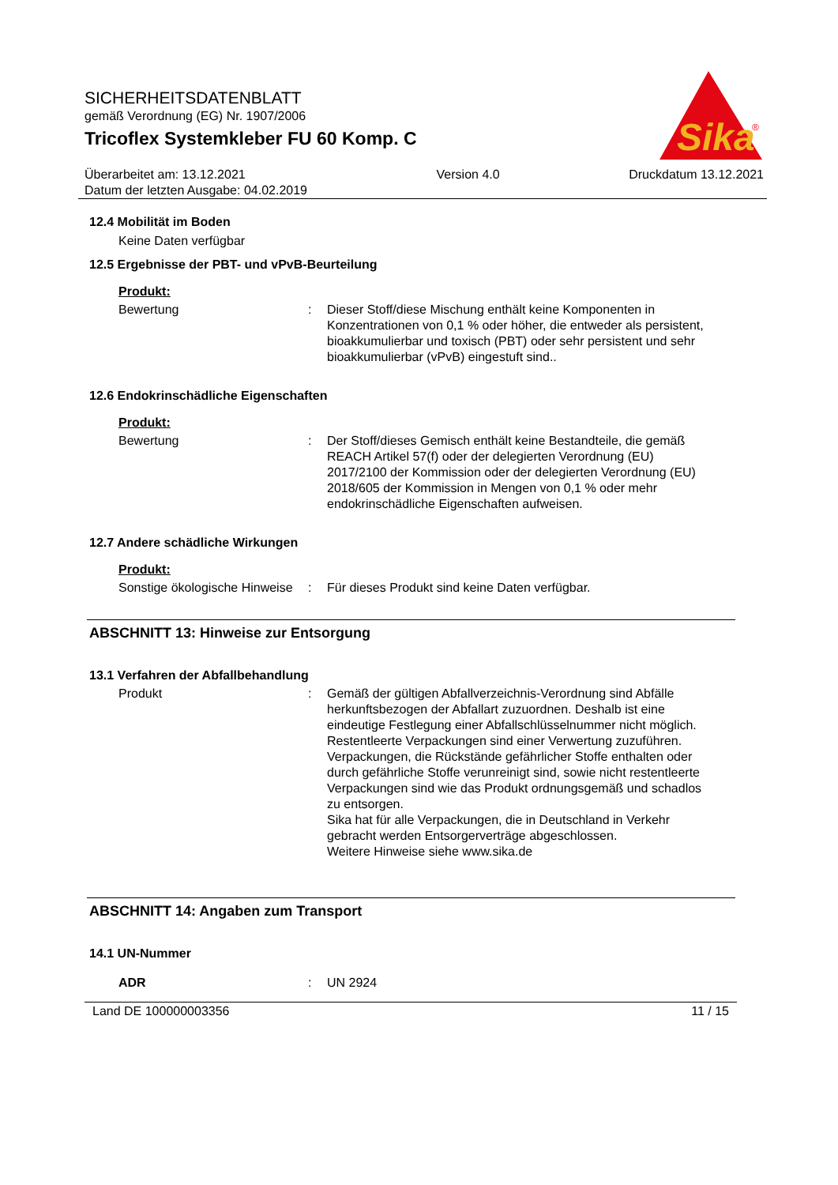Sika
®
SICHERHEITSDATENBLATT
gemäß Verordnung (EG) Nr. 1907/2006
Tricoflex Systemkleber FU 60 Komp. C
Überarbeitet am: 13.12.2021
Datum der letzten Ausgabe: 04.02.2019
Version 4.0 Druckdatum 13.12.2021
12.4 Mobilität im Boden
Keine Daten verfügbar
12.5 Ergebnisse der PBT- und vPvB-Beurteilung
Produkt:
Bewertung : Dieser Stoff/diese Mischung enthält keine Komponenten in Konzentrationen von 0,1 % oder höher, die entweder als persistent, bioakkumulierbar und toxisch (PBT) oder sehr persistent und sehr bioakkumulierbar (vPvB) eingestuft sind..
12.6 Endokrinschädliche Eigenschaften
Produkt:
Bewertung : Der Stoff/dieses Gemisch enthält keine Bestandteile, die gemäß REACH Artikel 57(f) oder der delegierten Verordnung (EU) 2017/2100 der Kommission oder der delegierten Verordnung (EU) 2018/605 der Kommission in Mengen von 0,1 % oder mehr endokrinschädliche Eigenschaften aufweisen.
12.7 Andere schädliche Wirkungen
Produkt:
Sonstige ökologische Hinweise
: Für dieses Produkt sind keine Daten verfügbar.
ABSCHNITT 13: Hinweise zur Entsorgung
13.1 Verfahren der Abfallbehandlung
Produkt : Gemäß der gültigen Abfallverzeichnis-Verordnung sind Abfälle herkunftsbezogen der Abfallart zuzuordnen. Deshalb ist eine eindeutige Festlegung einer Abfallschlüsselnummer nicht möglich.
Restentleerte Verpackungen sind einer Verwertung zuzuführen.
Verpackungen, die Rückstände gefährlicher Stoffe enthalten oder durch gefährliche Stoffe verunreinigt sind, sowie nicht restentleerte Verpackungen sind wie das Produkt ordnungsgemäß und schadlos zu entsorgen.
Sika hat für alle Verpackungen, die in Deutschland in Verkehr gebracht werden Entsorgerverträge abgeschlossen.
Weitere Hinweise siehe www.sika.de
ABSCHNITT 14: Angaben zum Transport
14.1 UN-Nummer
ADR : UN 2924
Land DE 100000003356 11 / 15